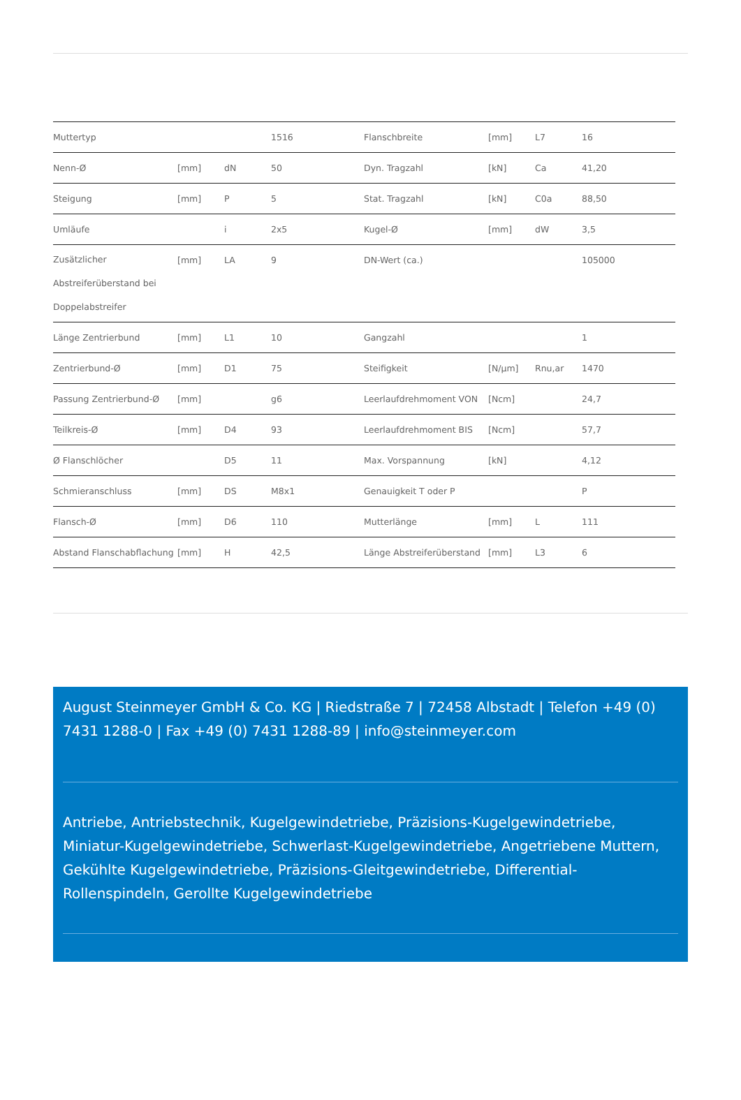| Muttertyp | | | 1516 | Flanschbreite | [mm] | L7 | 16 |
| Nenn-Ø | [mm] | dN | 50 | Dyn. Tragzahl | [kN] | Ca | 41,20 |
| Steigung | [mm] | P | 5 | Stat. Tragzahl | [kN] | C0a | 88,50 |
| Umläufe | | i | 2x5 | Kugel-Ø | [mm] | dW | 3,5 |
| Zusätzlicher Abstreiferüberstand bei Doppelabstreifer | [mm] | LA | 9 | DN-Wert (ca.) | | | 105000 |
| Länge Zentrierbund | [mm] | L1 | 10 | Gangzahl | | | 1 |
| Zentrierbund-Ø | [mm] | D1 | 75 | Steifigkeit | [N/µm] | Rnu,ar | 1470 |
| Passung Zentrierbund-Ø | [mm] | | g6 | Leerlaufdrehmoment VON | [Ncm] | | 24,7 |
| Teilkreis-Ø | [mm] | D4 | 93 | Leerlaufdrehmoment BIS | [Ncm] | | 57,7 |
| Ø Flanschlöcher | | D5 | 11 | Max. Vorspannung | [kN] | | 4,12 |
| Schmieranschluss | [mm] | DS | M8x1 | Genauigkeit T oder P | | | P |
| Flansch-Ø | [mm] | D6 | 110 | Mutterlänge | [mm] | L | 111 |
| Abstand Flanschabflachung | [mm] | H | 42,5 | Länge Abstreiferüberstand | [mm] | L3 | 6 |
August Steinmeyer GmbH & Co. KG | Riedstraße 7 | 72458 Albstadt | Telefon +49 (0) 7431 1288-0 | Fax +49 (0) 7431 1288-89 | info@steinmeyer.com
Antriebe, Antriebstechnik, Kugelgewindetriebe, Präzisions-Kugelgewindetriebe, Miniatur-Kugelgewindetriebe, Schwerlast-Kugelgewindetriebe, Angetriebene Muttern, Gekühlte Kugelgewindetriebe, Präzisions-Gleitgewindetriebe, Differential-Rollenspindeln, Gerollte Kugelgewindetriebe